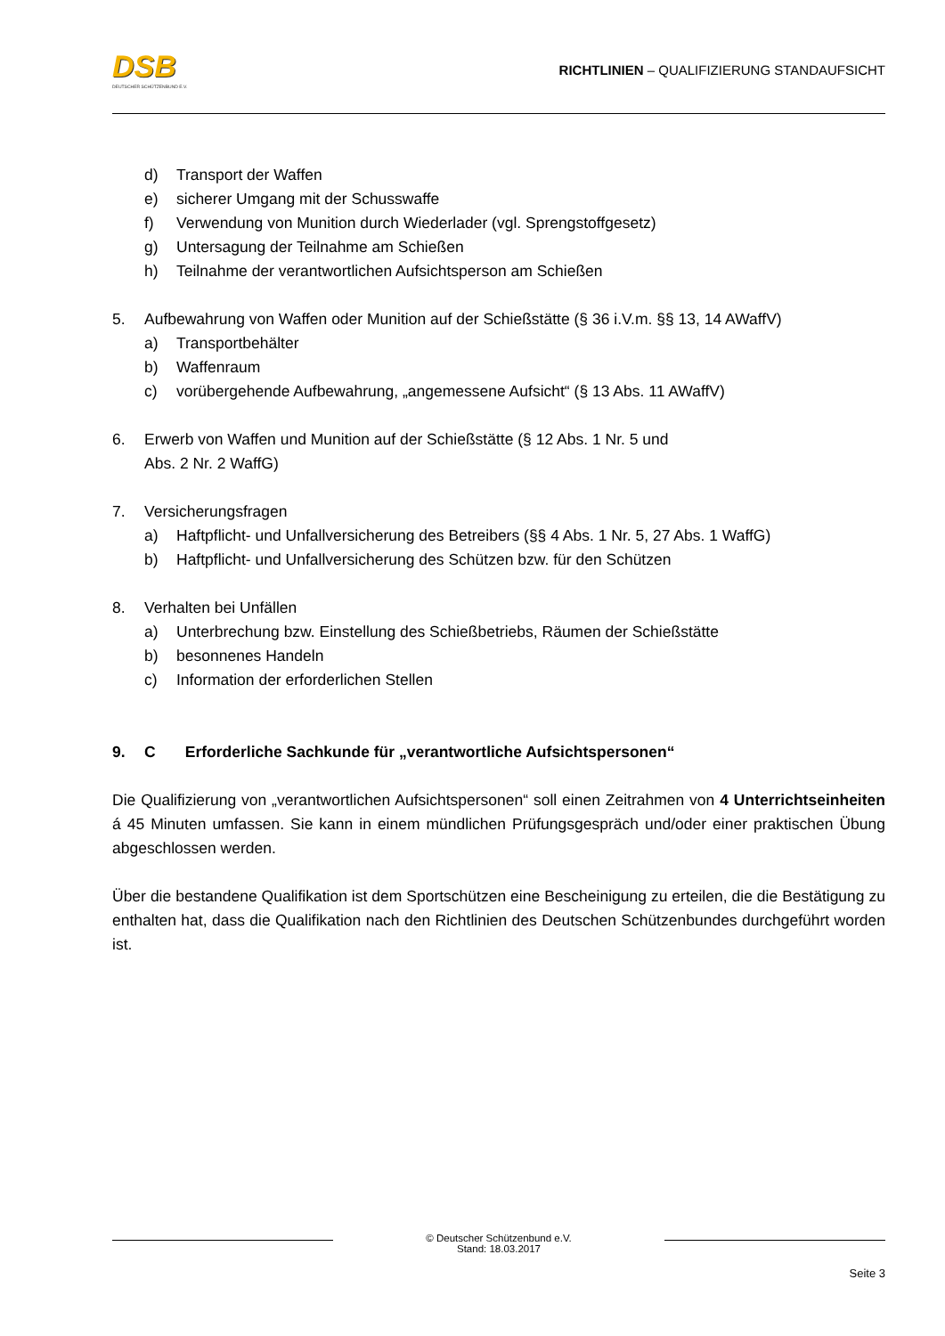DSB
DEUTSCHER SCHÜTZENBUND E.V.
RICHTLINIEN – QUALIFIZIERUNG STANDAUFSICHT
d) Transport der Waffen
e) sicherer Umgang mit der Schusswaffe
f) Verwendung von Munition durch Wiederlader (vgl. Sprengstoffgesetz)
g) Untersagung der Teilnahme am Schießen
h) Teilnahme der verantwortlichen Aufsichtsperson am Schießen
5. Aufbewahrung von Waffen oder Munition auf der Schießstätte (§ 36 i.V.m. §§ 13, 14 AWaffV)
a) Transportbehälter
b) Waffenraum
c) vorübergehende Aufbewahrung, „angemessene Aufsicht“ (§ 13 Abs. 11 AWaffV)
6. Erwerb von Waffen und Munition auf der Schießstätte (§ 12 Abs. 1 Nr. 5 und
Abs. 2 Nr. 2 WaffG)
7. Versicherungsfragen
a) Haftpflicht- und Unfallversicherung des Betreibers (§§ 4 Abs. 1 Nr. 5, 27 Abs. 1 WaffG)
b) Haftpflicht- und Unfallversicherung des Schützen bzw. für den Schützen
8. Verhalten bei Unfällen
a) Unterbrechung bzw. Einstellung des Schießbetriebs, Räumen der Schießstätte
b) besonnenes Handeln
c) Information der erforderlichen Stellen
9. C Erforderliche Sachkunde für „verantwortliche Aufsichtspersonen“
Die Qualifizierung von „verantwortlichen Aufsichtspersonen“ soll einen Zeitrahmen von 4 Unterrichtseinheiten á 45 Minuten umfassen. Sie kann in einem mündlichen Prüfungsgespräch und/oder einer praktischen Übung abgeschlossen werden.
Über die bestandene Qualifikation ist dem Sportschützen eine Bescheinigung zu erteilen, die die Bestätigung zu enthalten hat, dass die Qualifikation nach den Richtlinien des Deutschen Schützenbundes durchgeführt worden ist.
© Deutscher Schützenbund e.V.
Stand: 18.03.2017
Seite 3